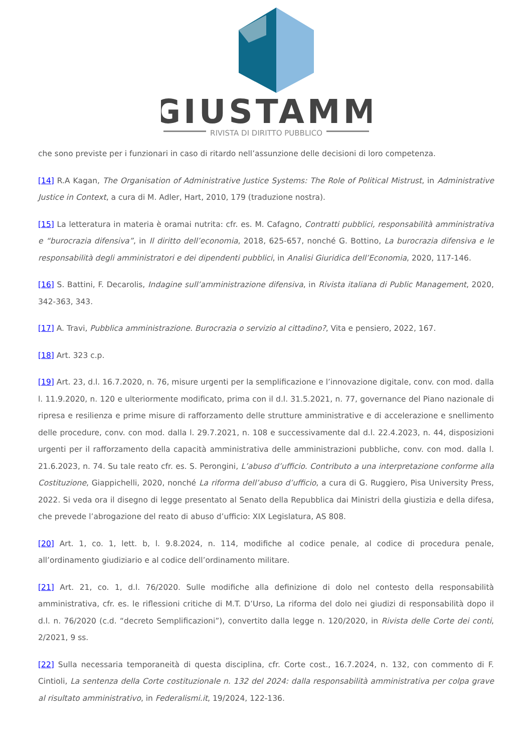GIUSTAMM
RIVISTA DI DIRITTO PUBBLICO
che sono previste per i funzionari in caso di ritardo nell’assunzione delle decisioni di loro competenza.
[14] R.A Kagan, The Organisation of Administrative Justice Systems: The Role of Political Mistrust, in Administrative Justice in Context, a cura di M. Adler, Hart, 2010, 179 (traduzione nostra).
[15] La letteratura in materia è oramai nutrita: cfr. es. M. Cafagno, Contratti pubblici, responsabilità amministrativa e “burocrazia difensiva”, in Il diritto dell’economia, 2018, 625-657, nonché G. Bottino, La burocrazia difensiva e le responsabilità degli amministratori e dei dipendenti pubblici, in Analisi Giuridica dell’Economia, 2020, 117-146.
[16] S. Battini, F. Decarolis, Indagine sull’amministrazione difensiva, in Rivista italiana di Public Management, 2020, 342-363, 343.
[17] A. Travi, Pubblica amministrazione. Burocrazia o servizio al cittadino?, Vita e pensiero, 2022, 167.
[18] Art. 323 c.p.
[19] Art. 23, d.l. 16.7.2020, n. 76, misure urgenti per la semplificazione e l’innovazione digitale, conv. con mod. dalla l. 11.9.2020, n. 120 e ulteriormente modificato, prima con il d.l. 31.5.2021, n. 77, governance del Piano nazionale di ripresa e resilienza e prime misure di rafforzamento delle strutture amministrative e di accelerazione e snellimento delle procedure, conv. con mod. dalla l. 29.7.2021, n. 108 e successivamente dal d.l. 22.4.2023, n. 44, disposizioni urgenti per il rafforzamento della capacità amministrativa delle amministrazioni pubbliche, conv. con mod. dalla l. 21.6.2023, n. 74. Su tale reato cfr. es. S. Perongini, L’abuso d’ufficio. Contributo a una interpretazione conforme alla Costituzione, Giappichelli, 2020, nonché La riforma dell’abuso d’ufficio, a cura di G. Ruggiero, Pisa University Press, 2022. Si veda ora il disegno di legge presentato al Senato della Repubblica dai Ministri della giustizia e della difesa, che prevede l’abrogazione del reato di abuso d’ufficio: XIX Legislatura, AS 808.
[20] Art. 1, co. 1, lett. b, l. 9.8.2024, n. 114, modifiche al codice penale, al codice di procedura penale, all’ordinamento giudiziario e al codice dell’ordinamento militare.
[21] Art. 21, co. 1, d.l. 76/2020. Sulle modifiche alla definizione di dolo nel contesto della responsabilità amministrativa, cfr. es. le riflessioni critiche di M.T. D’Urso, La riforma del dolo nei giudizi di responsabilità dopo il d.l. n. 76/2020 (c.d. “decreto Semplificazioni”), convertito dalla legge n. 120/2020, in Rivista delle Corte dei conti, 2/2021, 9 ss.
[22] Sulla necessaria temporaneità di questa disciplina, cfr. Corte cost., 16.7.2024, n. 132, con commento di F. Cintioli, La sentenza della Corte costituzionale n. 132 del 2024: dalla responsabilità amministrativa per colpa grave al risultato amministrativo, in Federalismi.it, 19/2024, 122-136.